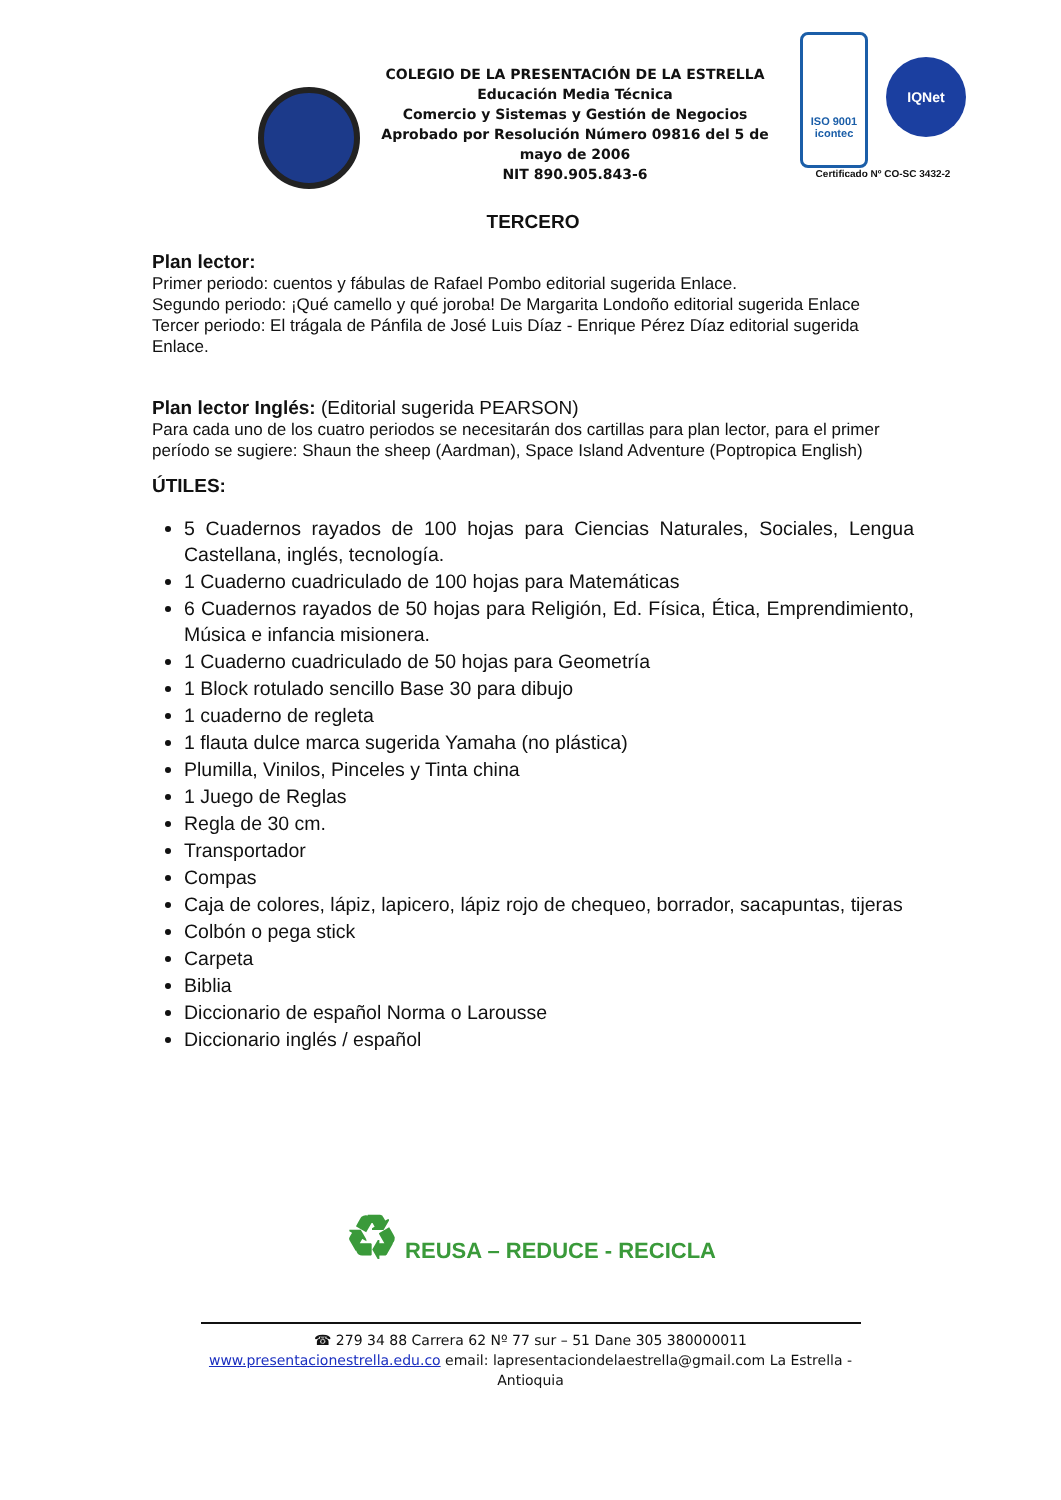COLEGIO DE LA PRESENTACIÓN DE LA ESTRELLA
Educación Media Técnica
Comercio y Sistemas y Gestión de Negocios
Aprobado por Resolución Número 09816 del 5 de mayo de 2006
NIT 890.905.843-6
ISO 9001
icontec IQNet
Certificado Nº CO-SC 3432-2
TERCERO
Plan lector:
Primer periodo: cuentos y fábulas de Rafael Pombo editorial sugerida Enlace.
Segundo periodo: ¡Qué camello y qué joroba! De Margarita Londoño editorial sugerida Enlace
Tercer periodo: El trágala de Pánfila de José Luis Díaz - Enrique Pérez Díaz editorial sugerida Enlace.
Plan lector Inglés: (Editorial sugerida PEARSON)
Para cada uno de los cuatro periodos se necesitarán dos cartillas para plan lector, para el primer período se sugiere: Shaun the sheep (Aardman), Space Island Adventure (Poptropica English)
ÚTILES:
5 Cuadernos rayados de 100 hojas para Ciencias Naturales, Sociales, Lengua Castellana, inglés, tecnología.
1 Cuaderno cuadriculado de 100 hojas para Matemáticas
6 Cuadernos rayados de 50 hojas para Religión, Ed. Física, Ética, Emprendimiento, Música e infancia misionera.
1 Cuaderno cuadriculado de 50 hojas para Geometría
1 Block rotulado sencillo Base 30 para dibujo
1 cuaderno de regleta
1 flauta dulce marca sugerida Yamaha (no plástica)
Plumilla, Vinilos, Pinceles y Tinta china
1 Juego de Reglas
Regla de 30 cm.
Transportador
Compas
Caja de colores, lápiz, lapicero, lápiz rojo de chequeo, borrador, sacapuntas, tijeras
Colbón o pega stick
Carpeta
Biblia
Diccionario de español Norma o Larousse
Diccionario inglés / español
♻ REUSA – REDUCE - RECICLA
☎ 279 34 88 Carrera 62 Nº 77 sur – 51 Dane 305 380000011
www.presentacionestrella.edu.co email: lapresentaciondelaestrella@gmail.com La Estrella - Antioquia